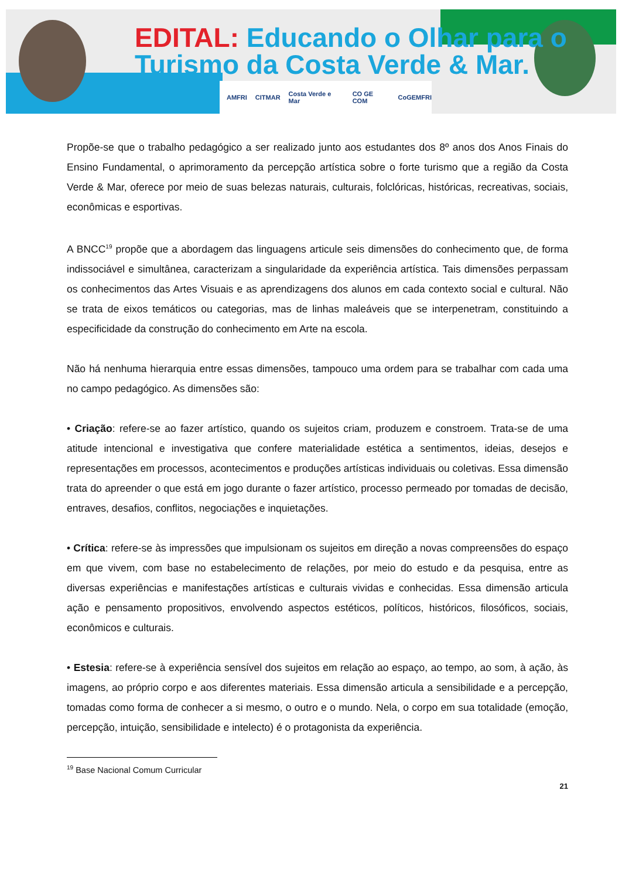EDITAL: Educando o Olhar para o
Turismo da Costa Verde & Mar.
AMFRI CITMAR Costa Verde e Mar CO GE COM CoGEMFRI
Propõe-se que o trabalho pedagógico a ser realizado junto aos estudantes dos 8º anos dos Anos Finais do Ensino Fundamental, o aprimoramento da percepção artística sobre o forte turismo que a região da Costa Verde & Mar, oferece por meio de suas belezas naturais, culturais, folclóricas, históricas, recreativas, sociais, econômicas e esportivas.
A BNCC<sup>19</sup> propõe que a abordagem das linguagens articule seis dimensões do conhecimento que, de forma indissociável e simultânea, caracterizam a singularidade da experiência artística. Tais dimensões perpassam os conhecimentos das Artes Visuais e as aprendizagens dos alunos em cada contexto social e cultural. Não se trata de eixos temáticos ou categorias, mas de linhas maleáveis que se interpenetram, constituindo a especificidade da construção do conhecimento em Arte na escola.
Não há nenhuma hierarquia entre essas dimensões, tampouco uma ordem para se trabalhar com cada uma no campo pedagógico. As dimensões são:
• Criação: refere-se ao fazer artístico, quando os sujeitos criam, produzem e constroem. Trata-se de uma atitude intencional e investigativa que confere materialidade estética a sentimentos, ideias, desejos e representações em processos, acontecimentos e produções artísticas individuais ou coletivas. Essa dimensão trata do apreender o que está em jogo durante o fazer artístico, processo permeado por tomadas de decisão, entraves, desafios, conflitos, negociações e inquietações.
• Crítica: refere-se às impressões que impulsionam os sujeitos em direção a novas compreensões do espaço em que vivem, com base no estabelecimento de relações, por meio do estudo e da pesquisa, entre as diversas experiências e manifestações artísticas e culturais vividas e conhecidas. Essa dimensão articula ação e pensamento propositivos, envolvendo aspectos estéticos, políticos, históricos, filosóficos, sociais, econômicos e culturais.
• Estesia: refere-se à experiência sensível dos sujeitos em relação ao espaço, ao tempo, ao som, à ação, às imagens, ao próprio corpo e aos diferentes materiais. Essa dimensão articula a sensibilidade e a percepção, tomadas como forma de conhecer a si mesmo, o outro e o mundo. Nela, o corpo em sua totalidade (emoção, percepção, intuição, sensibilidade e intelecto) é o protagonista da experiência.
<sup>19</sup> Base Nacional Comum Curricular
21